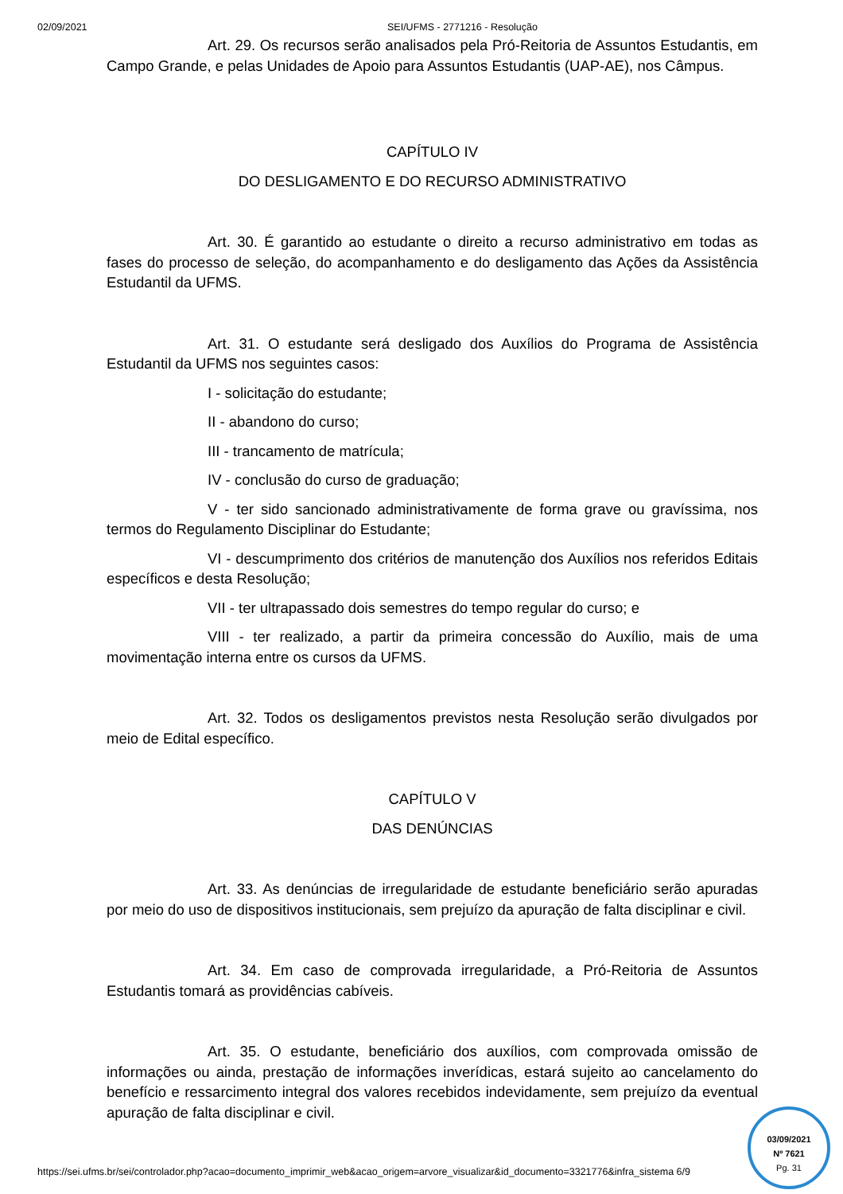02/09/2021 SEI/UFMS - 2771216 - Resolução
Art. 29. Os recursos serão analisados pela Pró-Reitoria de Assuntos Estudantis, em Campo Grande, e pelas Unidades de Apoio para Assuntos Estudantis (UAP-AE), nos Câmpus.
CAPÍTULO IV
DO DESLIGAMENTO E DO RECURSO ADMINISTRATIVO
Art. 30. É garantido ao estudante o direito a recurso administrativo em todas as fases do processo de seleção, do acompanhamento e do desligamento das Ações da Assistência Estudantil da UFMS.
Art. 31. O estudante será desligado dos Auxílios do Programa de Assistência Estudantil da UFMS nos seguintes casos:
I - solicitação do estudante;
II - abandono do curso;
III - trancamento de matrícula;
IV - conclusão do curso de graduação;
V - ter sido sancionado administrativamente de forma grave ou gravíssima, nos termos do Regulamento Disciplinar do Estudante;
VI - descumprimento dos critérios de manutenção dos Auxílios nos referidos Editais específicos e desta Resolução;
VII - ter ultrapassado dois semestres do tempo regular do curso; e
VIII - ter realizado, a partir da primeira concessão do Auxílio, mais de uma movimentação interna entre os cursos da UFMS.
Art. 32. Todos os desligamentos previstos nesta Resolução serão divulgados por meio de Edital específico.
CAPÍTULO V
DAS DENÚNCIAS
Art. 33. As denúncias de irregularidade de estudante beneficiário serão apuradas por meio do uso de dispositivos institucionais, sem prejuízo da apuração de falta disciplinar e civil.
Art. 34. Em caso de comprovada irregularidade, a Pró-Reitoria de Assuntos Estudantis tomará as providências cabíveis.
Art. 35. O estudante, beneficiário dos auxílios, com comprovada omissão de informações ou ainda, prestação de informações inverídicas, estará sujeito ao cancelamento do benefício e ressarcimento integral dos valores recebidos indevidamente, sem prejuízo da eventual apuração de falta disciplinar e civil.
https://sei.ufms.br/sei/controlador.php?acao=documento_imprimir_web&acao_origem=arvore_visualizar&id_documento=3321776&infra_sistema 6/9
03/09/2021
Nº 7621
Pg. 31